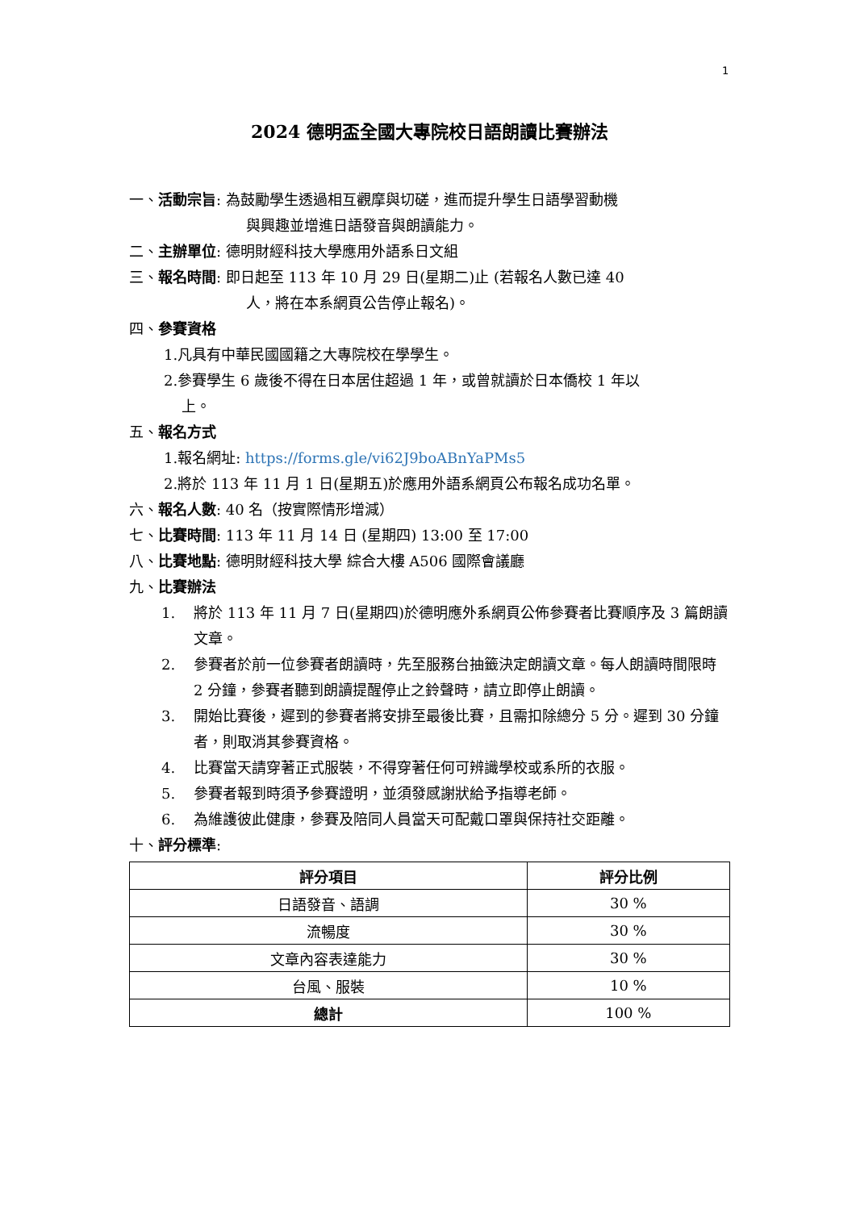1
2024 德明盃全國大專院校日語朗讀比賽辦法
一、活動宗旨: 為鼓勵學生透過相互觀摩與切磋，進而提升學生日語學習動機
與興趣並增進日語發音與朗讀能力。
二、主辦單位: 德明財經科技大學應用外語系日文組
三、報名時間: 即日起至 113 年 10 月 29 日(星期二)止 (若報名人數已達 40
人，將在本系網頁公告停止報名)。
四、參賽資格
1.凡具有中華民國國籍之大專院校在學學生。
2.參賽學生 6 歲後不得在日本居住超過 1 年，或曾就讀於日本僑校 1 年以
上。
五、報名方式
1.報名網址: https://forms.gle/vi62J9boABnYaPMs5
2.將於 113 年 11 月 1 日(星期五)於應用外語系網頁公布報名成功名單。
六、報名人數: 40 名（按實際情形增減）
七、比賽時間: 113 年 11 月 14 日 (星期四) 13:00 至 17:00
八、比賽地點: 德明財經科技大學 綜合大樓 A506 國際會議廳
九、比賽辦法
1. 將於 113 年 11 月 7 日(星期四)於德明應外系網頁公佈參賽者比賽順序及 3 篇朗讀文章。
2. 參賽者於前一位參賽者朗讀時，先至服務台抽籤決定朗讀文章。每人朗讀時間限時 2 分鐘，參賽者聽到朗讀提醒停止之鈴聲時，請立即停止朗讀。
3. 開始比賽後，遲到的參賽者將安排至最後比賽，且需扣除總分 5 分。遲到 30 分鐘者，則取消其參賽資格。
4. 比賽當天請穿著正式服裝，不得穿著任何可辨識學校或系所的衣服。
5. 參賽者報到時須予參賽證明，並須發感謝狀給予指導老師。
6. 為維護彼此健康，參賽及陪同人員當天可配戴口罩與保持社交距離。
十、評分標準:
| 評分項目 | 評分比例 |
| --- | --- |
| 日語發音、語調 | 30 % |
| 流暢度 | 30 % |
| 文章內容表達能力 | 30 % |
| 台風、服裝 | 10 % |
| 總計 | 100 % |